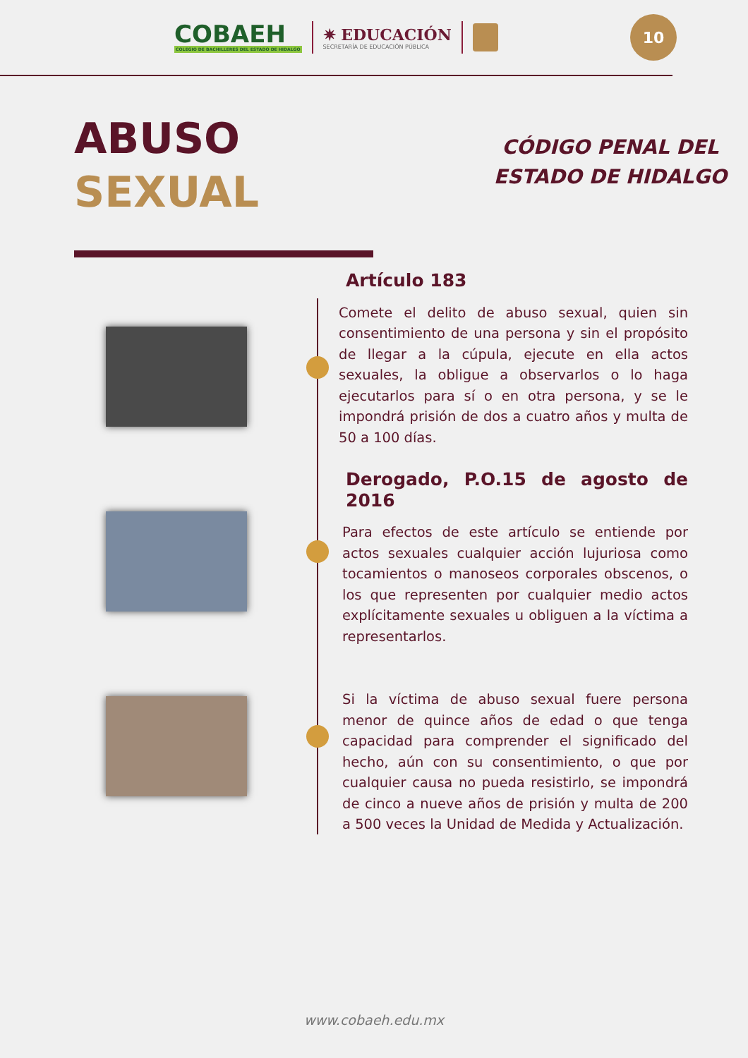COBAEH
COLEGIO DE BACHILLERES DEL ESTADO DE HIDALGO
✷ EDUCACIÓN
SECRETARÍA DE EDUCACIÓN PÚBLICA
10
ABUSO
SEXUAL
CÓDIGO PENAL DEL
ESTADO DE HIDALGO
Artículo 183
Comete el delito de abuso sexual, quien sin consentimiento de una persona y sin el propósito de llegar a la cúpula, ejecute en ella actos sexuales, la obligue a observarlos o lo haga ejecutarlos para sí o en otra persona, y se le impondrá prisión de dos a cuatro años y multa de 50 a 100 días.
Derogado, P.O.15 de agosto de 2016
Para efectos de este artículo se entiende por actos sexuales cualquier acción lujuriosa como tocamientos o manoseos corporales obscenos, o los que representen por cualquier medio actos explícitamente sexuales u obliguen a la víctima a representarlos.
Si la víctima de abuso sexual fuere persona menor de quince años de edad o que tenga capacidad para comprender el significado del hecho, aún con su consentimiento, o que por cualquier causa no pueda resistirlo, se impondrá de cinco a nueve años de prisión y multa de 200 a 500 veces la Unidad de Medida y Actualización.
www.cobaeh.edu.mx